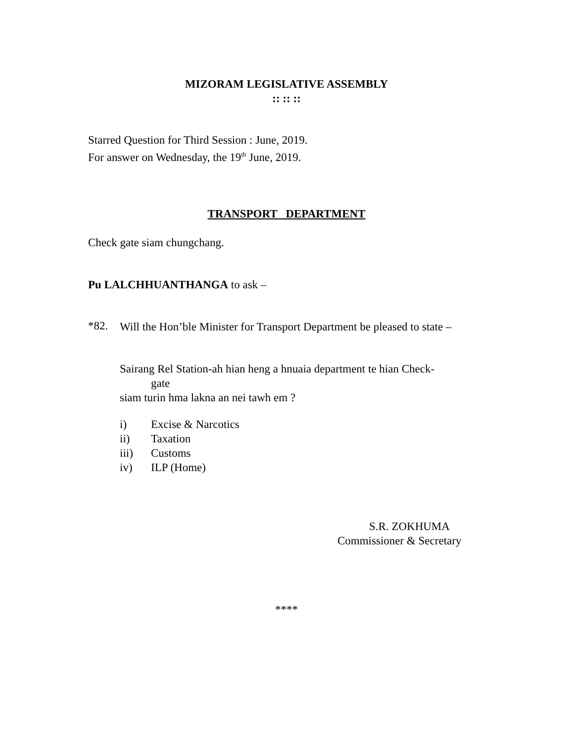MIZORAM LEGISLATIVE ASSEMBLY
:: :: ::
Starred Question for Third Session : June, 2019.
For answer on Wednesday, the 19<sup>th</sup> June, 2019.
TRANSPORT DEPARTMENT
Check gate siam chungchang.
Pu LALCHHUANTHANGA to ask –
*82.
Will the Hon’ble Minister for Transport Department be pleased to state –
Sairang Rel Station-ah hian heng a hnuaia department te hian Check-
gate
siam turin hma lakna an nei tawh em ?
i) Excise & Narcotics
ii) Taxation
iii) Customs
iv) ILP (Home)
S.R. ZOKHUMA
Commissioner & Secretary
****